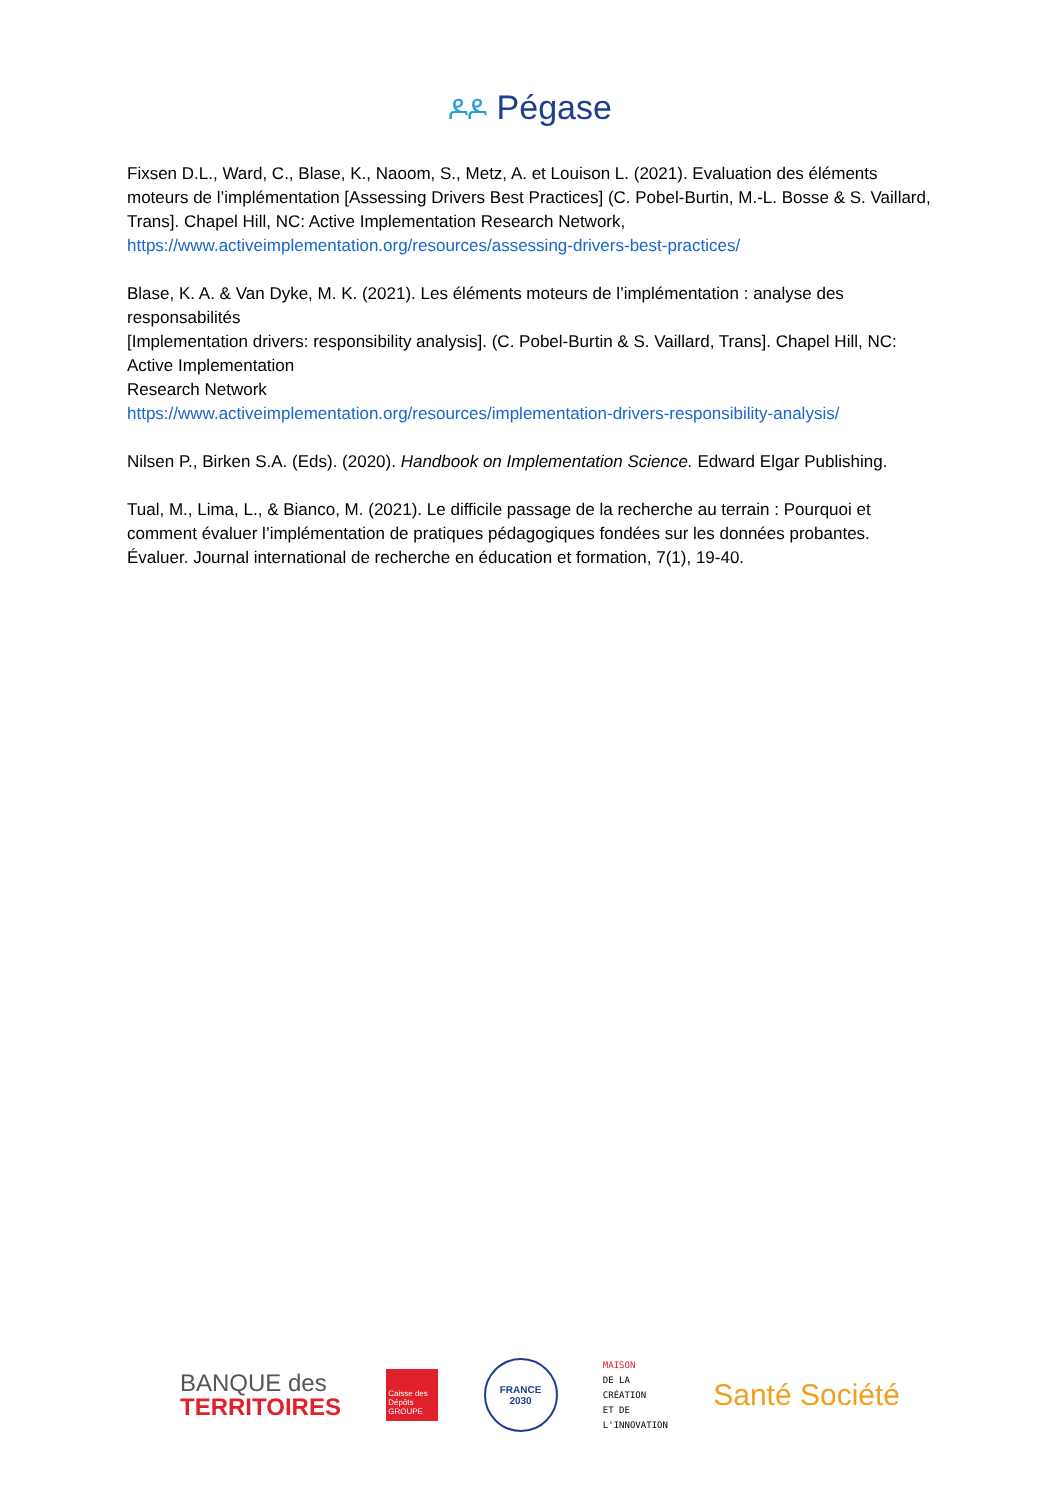ዶዶ Pégase
Fixsen D.L., Ward, C., Blase, K., Naoom, S., Metz, A. et Louison L. (2021). Evaluation des éléments moteurs de l’implémentation [Assessing Drivers Best Practices] (C. Pobel-Burtin, M.-L. Bosse & S. Vaillard, Trans]. Chapel Hill, NC: Active Implementation Research Network, https://www.activeimplementation.org/resources/assessing-drivers-best-practices/
Blase, K. A. & Van Dyke, M. K. (2021). Les éléments moteurs de l’implémentation : analyse des responsabilités
[Implementation drivers: responsibility analysis]. (C. Pobel-Burtin & S. Vaillard, Trans]. Chapel Hill, NC: Active Implementation
Research Network
https://www.activeimplementation.org/resources/implementation-drivers-responsibility-analysis/
Nilsen P., Birken S.A. (Eds). (2020). Handbook on Implementation Science. Edward Elgar Publishing.
Tual, M., Lima, L., & Bianco, M. (2021). Le difficile passage de la recherche au terrain : Pourquoi et comment évaluer l’implémentation de pratiques pédagogiques fondées sur les données probantes. Évaluer. Journal international de recherche en éducation et formation, 7(1), 19-40.
BANQUE des
TERRITOIRES
Caisse des Dépôts GROUPE
FRANCE
2030
MAISON
DE LA
CRÉATION
ET DE
L'INNOVATION
Santé Société